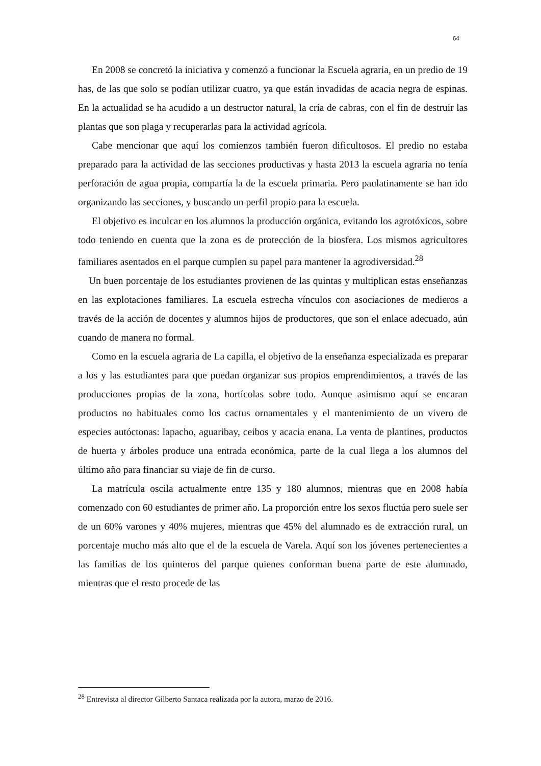64
En 2008 se concretó la iniciativa y comenzó a funcionar la Escuela agraria, en un predio de 19 has, de las que solo se podían utilizar cuatro, ya que están invadidas de acacia negra de espinas. En la actualidad se ha acudido a un destructor natural, la cría de cabras, con el fin de destruir las plantas que son plaga y recuperarlas para la actividad agrícola.
Cabe mencionar que aquí los comienzos también fueron dificultosos. El predio no estaba preparado para la actividad de las secciones productivas y hasta 2013 la escuela agraria no tenía perforación de agua propia, compartía la de la escuela primaria. Pero paulatinamente se han ido organizando las secciones, y buscando un perfil propio para la escuela.
El objetivo es inculcar en los alumnos la producción orgánica, evitando los agrotóxicos, sobre todo teniendo en cuenta que la zona es de protección de la biosfera. Los mismos agricultores familiares asentados en el parque cumplen su papel para mantener la agrodiversidad.<sup>28</sup>
Un buen porcentaje de los estudiantes provienen de las quintas y multiplican estas enseñanzas en las explotaciones familiares. La escuela estrecha vínculos con asociaciones de medieros a través de la acción de docentes y alumnos hijos de productores, que son el enlace adecuado, aún cuando de manera no formal.
Como en la escuela agraria de La capilla, el objetivo de la enseñanza especializada es preparar a los y las estudiantes para que puedan organizar sus propios emprendimientos, a través de las producciones propias de la zona, hortícolas sobre todo. Aunque asimismo aquí se encaran productos no habituales como los cactus ornamentales y el mantenimiento de un vivero de especies autóctonas: lapacho, aguaribay, ceibos y acacia enana. La venta de plantines, productos de huerta y árboles produce una entrada económica, parte de la cual llega a los alumnos del último año para financiar su viaje de fin de curso.
La matrícula oscila actualmente entre 135 y 180 alumnos, mientras que en 2008 había comenzado con 60 estudiantes de primer año. La proporción entre los sexos fluctúa pero suele ser de un 60% varones y 40% mujeres, mientras que 45% del alumnado es de extracción rural, un porcentaje mucho más alto que el de la escuela de Varela. Aquí son los jóvenes pertenecientes a las familias de los quinteros del parque quienes conforman buena parte de este alumnado, mientras que el resto procede de las
<sup>28</sup> Entrevista al director Gilberto Santaca realizada por la autora, marzo de 2016.